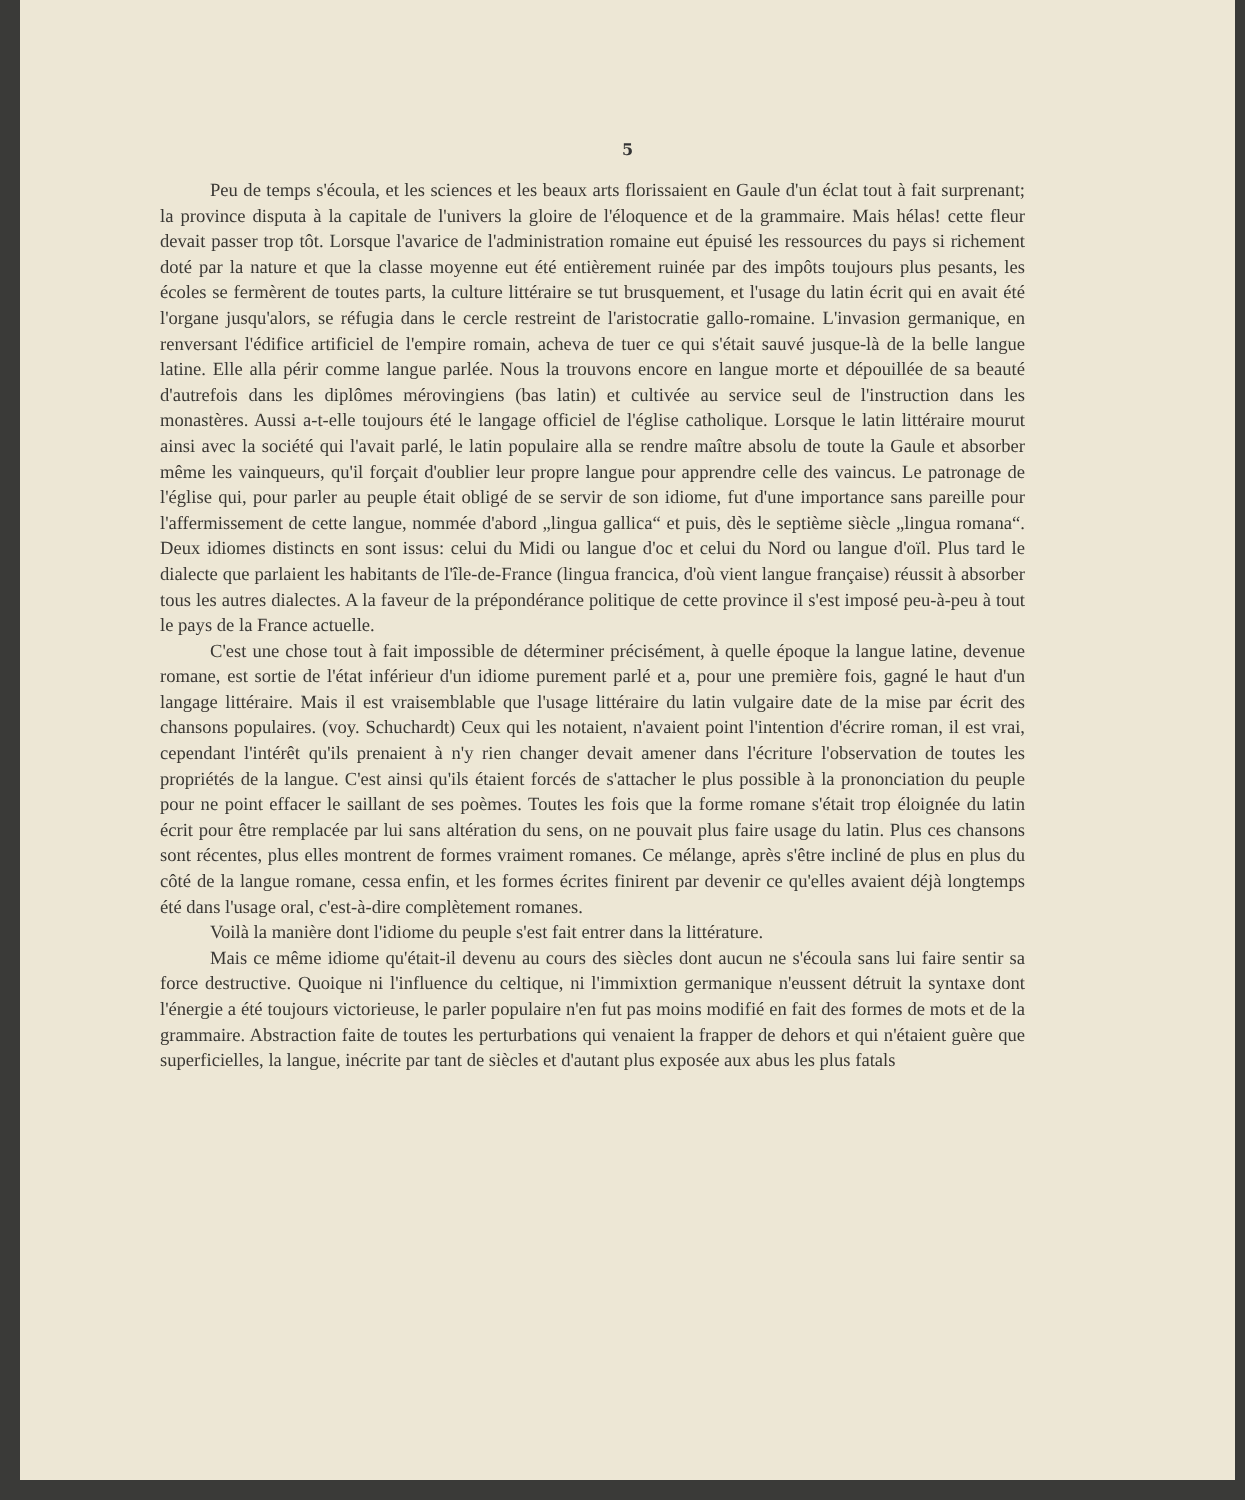5
Peu de temps s'écoula, et les sciences et les beaux arts florissaient en Gaule d'un éclat tout à fait surprenant; la province disputa à la capitale de l'univers la gloire de l'éloquence et de la grammaire. Mais hélas! cette fleur devait passer trop tôt. Lorsque l'avarice de l'administration romaine eut épuisé les ressources du pays si richement doté par la nature et que la classe moyenne eut été entièrement ruinée par des impôts toujours plus pesants, les écoles se fermèrent de toutes parts, la culture littéraire se tut brusquement, et l'usage du latin écrit qui en avait été l'organe jusqu'alors, se réfugia dans le cercle restreint de l'aristocratie gallo-romaine. L'invasion germanique, en renversant l'édifice artificiel de l'empire romain, acheva de tuer ce qui s'était sauvé jusque-là de la belle langue latine. Elle alla périr comme langue parlée. Nous la trouvons encore en langue morte et dépouillée de sa beauté d'autrefois dans les diplômes mérovingiens (bas latin) et cultivée au service seul de l'instruction dans les monastères. Aussi a-t-elle toujours été le langage officiel de l'église catholique. Lorsque le latin littéraire mourut ainsi avec la société qui l'avait parlé, le latin populaire alla se rendre maître absolu de toute la Gaule et absorber même les vainqueurs, qu'il forçait d'oublier leur propre langue pour apprendre celle des vaincus. Le patronage de l'église qui, pour parler au peuple était obligé de se servir de son idiome, fut d'une importance sans pareille pour l'affermissement de cette langue, nommée d'abord „lingua gallica“ et puis, dès le septième siècle „lingua romana“. Deux idiomes distincts en sont issus: celui du Midi ou langue d'oc et celui du Nord ou langue d'oïl. Plus tard le dialecte que parlaient les habitants de l'île-de-France (lingua francica, d'où vient langue française) réussit à absorber tous les autres dialectes. A la faveur de la prépondérance politique de cette province il s'est imposé peu-à-peu à tout le pays de la France actuelle.
C'est une chose tout à fait impossible de déterminer précisément, à quelle époque la langue latine, devenue romane, est sortie de l'état inférieur d'un idiome purement parlé et a, pour une première fois, gagné le haut d'un langage littéraire. Mais il est vraisemblable que l'usage littéraire du latin vulgaire date de la mise par écrit des chansons populaires. (voy. Schuchardt) Ceux qui les notaient, n'avaient point l'intention d'écrire roman, il est vrai, cependant l'intérêt qu'ils prenaient à n'y rien changer devait amener dans l'écriture l'observation de toutes les propriétés de la langue. C'est ainsi qu'ils étaient forcés de s'attacher le plus possible à la prononciation du peuple pour ne point effacer le saillant de ses poèmes. Toutes les fois que la forme romane s'était trop éloignée du latin écrit pour être remplacée par lui sans altération du sens, on ne pouvait plus faire usage du latin. Plus ces chansons sont récentes, plus elles montrent de formes vraiment romanes. Ce mélange, après s'être incliné de plus en plus du côté de la langue romane, cessa enfin, et les formes écrites finirent par devenir ce qu'elles avaient déjà longtemps été dans l'usage oral, c'est-à-dire complètement romanes.
Voilà la manière dont l'idiome du peuple s'est fait entrer dans la littérature.
Mais ce même idiome qu'était-il devenu au cours des siècles dont aucun ne s'écoula sans lui faire sentir sa force destructive. Quoique ni l'influence du celtique, ni l'immixtion germanique n'eussent détruit la syntaxe dont l'énergie a été toujours victorieuse, le parler populaire n'en fut pas moins modifié en fait des formes de mots et de la grammaire. Abstraction faite de toutes les perturbations qui venaient la frapper de dehors et qui n'étaient guère que superficielles, la langue, inécrite par tant de siècles et d'autant plus exposée aux abus les plus fatals